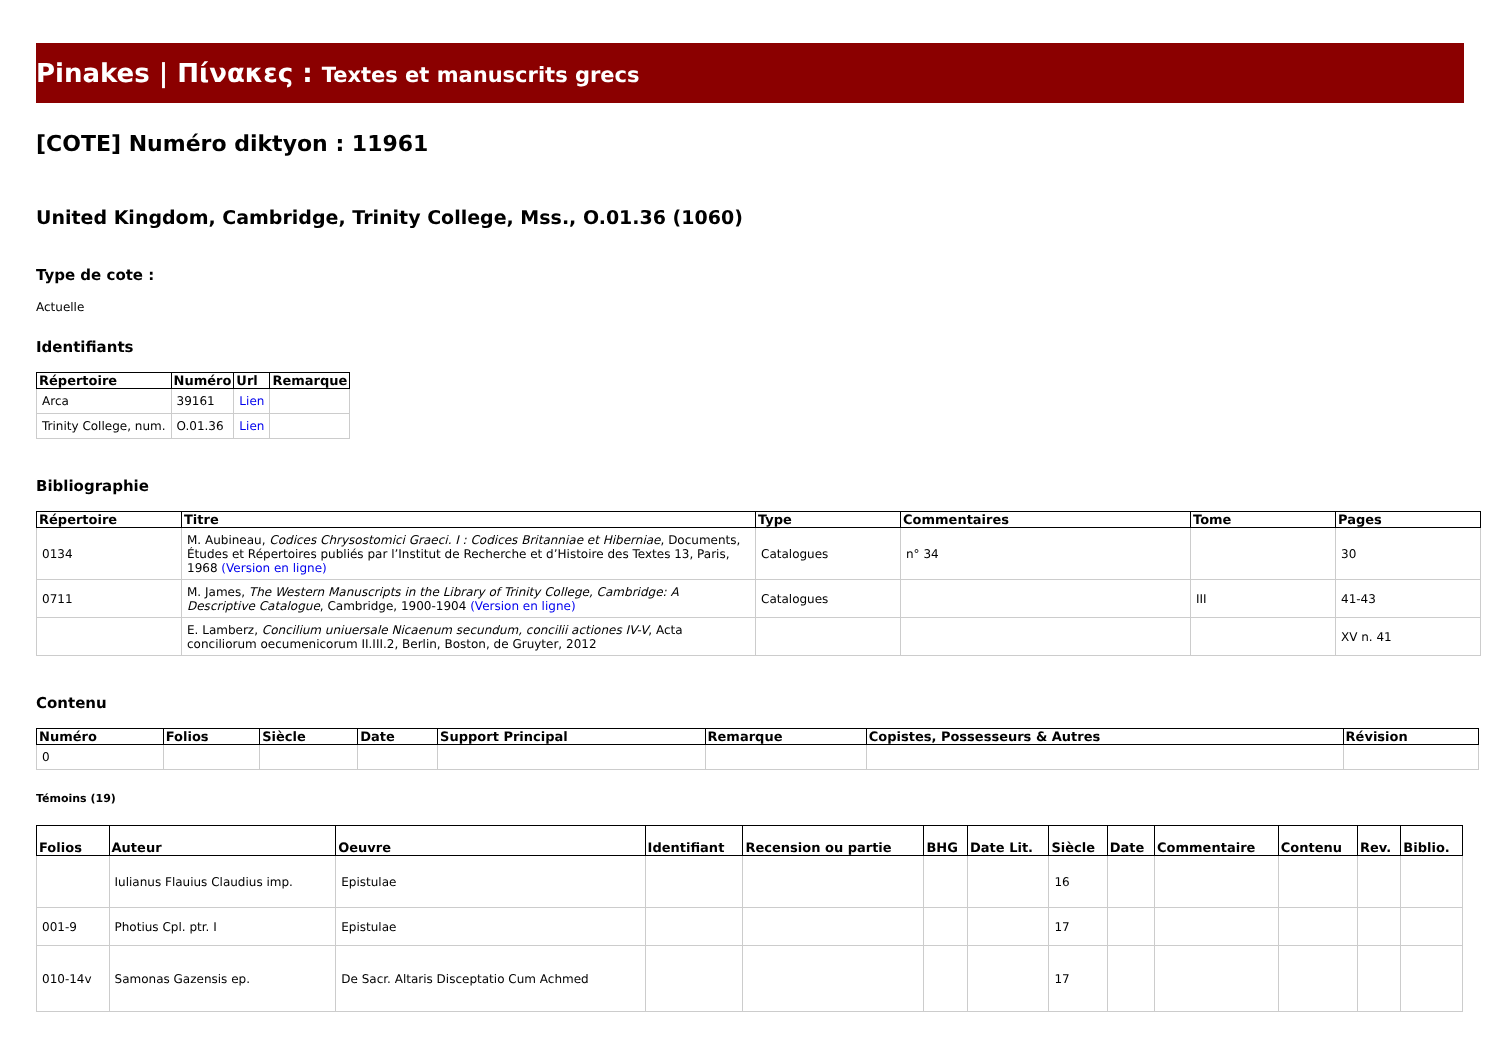Pinakes | Πίνακες : Textes et manuscrits grecs
[COTE] Numéro diktyon : 11961
United Kingdom, Cambridge, Trinity College, Mss., O.01.36 (1060)
Type de cote :
Actuelle
Identifiants
| Répertoire | Numéro | Url | Remarque |
| --- | --- | --- | --- |
| Arca | 39161 | Lien | |
| Trinity College, num. | O.01.36 | Lien | |
Bibliographie
| Répertoire | Titre | Type | Commentaires | Tome | Pages |
| --- | --- | --- | --- | --- | --- |
| 0134 | M. Aubineau, Codices Chrysostomici Graeci. I : Codices Britanniae et Hiberniae , Documents, Études et Répertoires publiés par l’Institut de Recherche et d’Histoire des Textes 13, Paris, 1968 (Version en ligne) | Catalogues | n° 34 | | 30 |
| 0711 | M. James, The Western Manuscripts in the Library of Trinity College, Cambridge: A Descriptive Catalogue , Cambridge, 1900-1904 (Version en ligne) | Catalogues | | III | 41-43 |
| | E. Lamberz, Concilium uniuersale Nicaenum secundum, concilii actiones IV-V , Acta conciliorum oecumenicorum II.III.2, Berlin, Boston, de Gruyter, 2012 | | | | XV n. 41 |
Contenu
| Numéro | Folios | Siècle | Date | Support Principal | Remarque | Copistes, Possesseurs & Autres | Révision |
| --- | --- | --- | --- | --- | --- | --- | --- |
| 0 | | | | | | | |
Témoins (19)
| Folios | Auteur | Oeuvre | Identifiant | Recension ou partie | BHG | Date Lit. | Siècle | Date | Commentaire | Contenu | Rev. | Biblio. |
| --- | --- | --- | --- | --- | --- | --- | --- | --- | --- | --- | --- | --- |
| | Iulianus Flauius Claudius imp. | Epistulae | | | | | 16 | | | | | |
| 001-9 | Photius Cpl. ptr. I | Epistulae | | | | | 17 | | | | | |
| 010-14v | Samonas Gazensis ep. | De Sacr. Altaris Disceptatio Cum Achmed | | | | | 17 | | | | | |